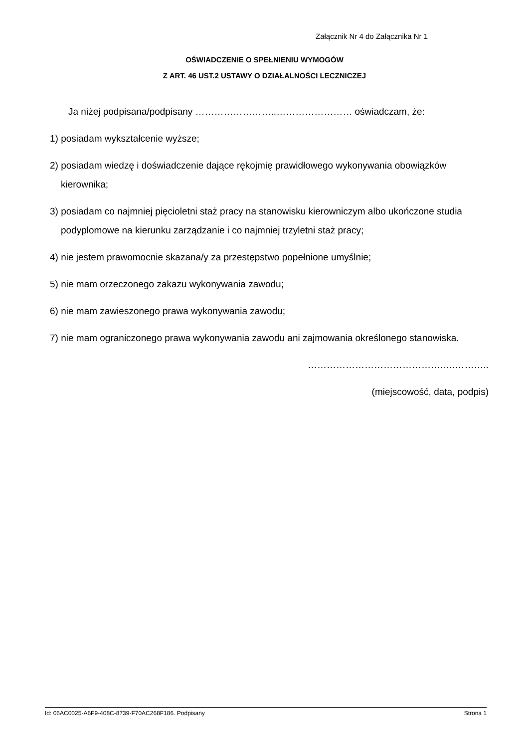Załącznik Nr 4 do Załącznika Nr 1
OŚWIADCZENIE O SPEŁNIENIU WYMOGÓW
Z ART. 46 UST.2 USTAWY O DZIAŁALNOŚCI LECZNICZEJ
Ja niżej podpisana/podpisany ……………………..…………………… oświadczam, że:
1) posiadam wykształcenie wyższe;
2) posiadam wiedzę i doświadczenie dające rękojmię prawidłowego wykonywania obowiązków kierownika;
3) posiadam co najmniej pięcioletni staż pracy na stanowisku kierowniczym albo ukończone studia podyplomowe na kierunku zarządzanie i co najmniej trzyletni staż pracy;
4) nie jestem prawomocnie skazana/y za przestępstwo popełnione umyślnie;
5) nie mam orzeczonego zakazu wykonywania zawodu;
6) nie mam zawieszonego prawa wykonywania zawodu;
7) nie mam ograniczonego prawa wykonywania zawodu ani zajmowania określonego stanowiska.
……………………………………..…………..
(miejscowość, data, podpis)
Id: 06AC0025-A6F9-408C-8739-F70AC268F186. Podpisany Strona 1